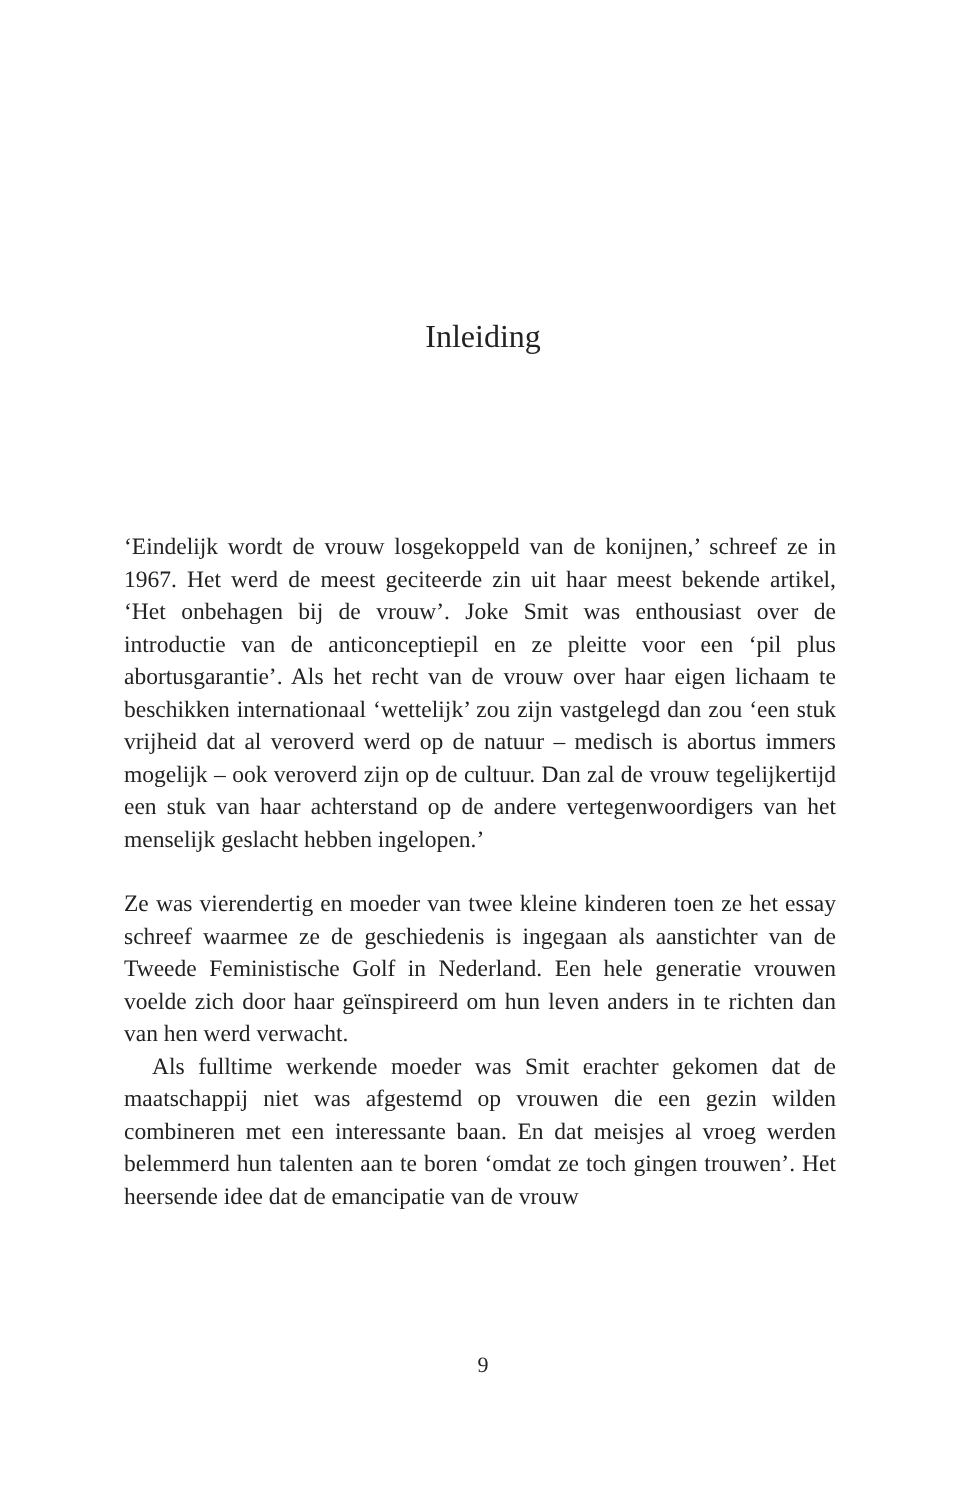Inleiding
‘Eindelijk wordt de vrouw losgekoppeld van de konijnen,’ schreef ze in 1967. Het werd de meest geciteerde zin uit haar meest bekende artikel, ‘Het onbehagen bij de vrouw’. Joke Smit was enthousiast over de introductie van de anticonceptiepil en ze pleitte voor een ‘pil plus abortusgarantie’. Als het recht van de vrouw over haar eigen lichaam te beschikken internationaal ‘wettelijk’ zou zijn vastgelegd dan zou ‘een stuk vrijheid dat al veroverd werd op de natuur – medisch is abortus immers mogelijk – ook veroverd zijn op de cultuur. Dan zal de vrouw tegelijkertijd een stuk van haar achterstand op de andere vertegenwoordigers van het menselijk geslacht hebben ingelopen.’
Ze was vierendertig en moeder van twee kleine kinderen toen ze het essay schreef waarmee ze de geschiedenis is ingegaan als aanstichter van de Tweede Feministische Golf in Nederland. Een hele generatie vrouwen voelde zich door haar geïnspireerd om hun leven anders in te richten dan van hen werd verwacht.
Als fulltime werkende moeder was Smit erachter gekomen dat de maatschappij niet was afgestemd op vrouwen die een gezin wilden combineren met een interessante baan. En dat meisjes al vroeg werden belemmerd hun talenten aan te boren ‘omdat ze toch gingen trouwen’. Het heersende idee dat de emancipatie van de vrouw
9